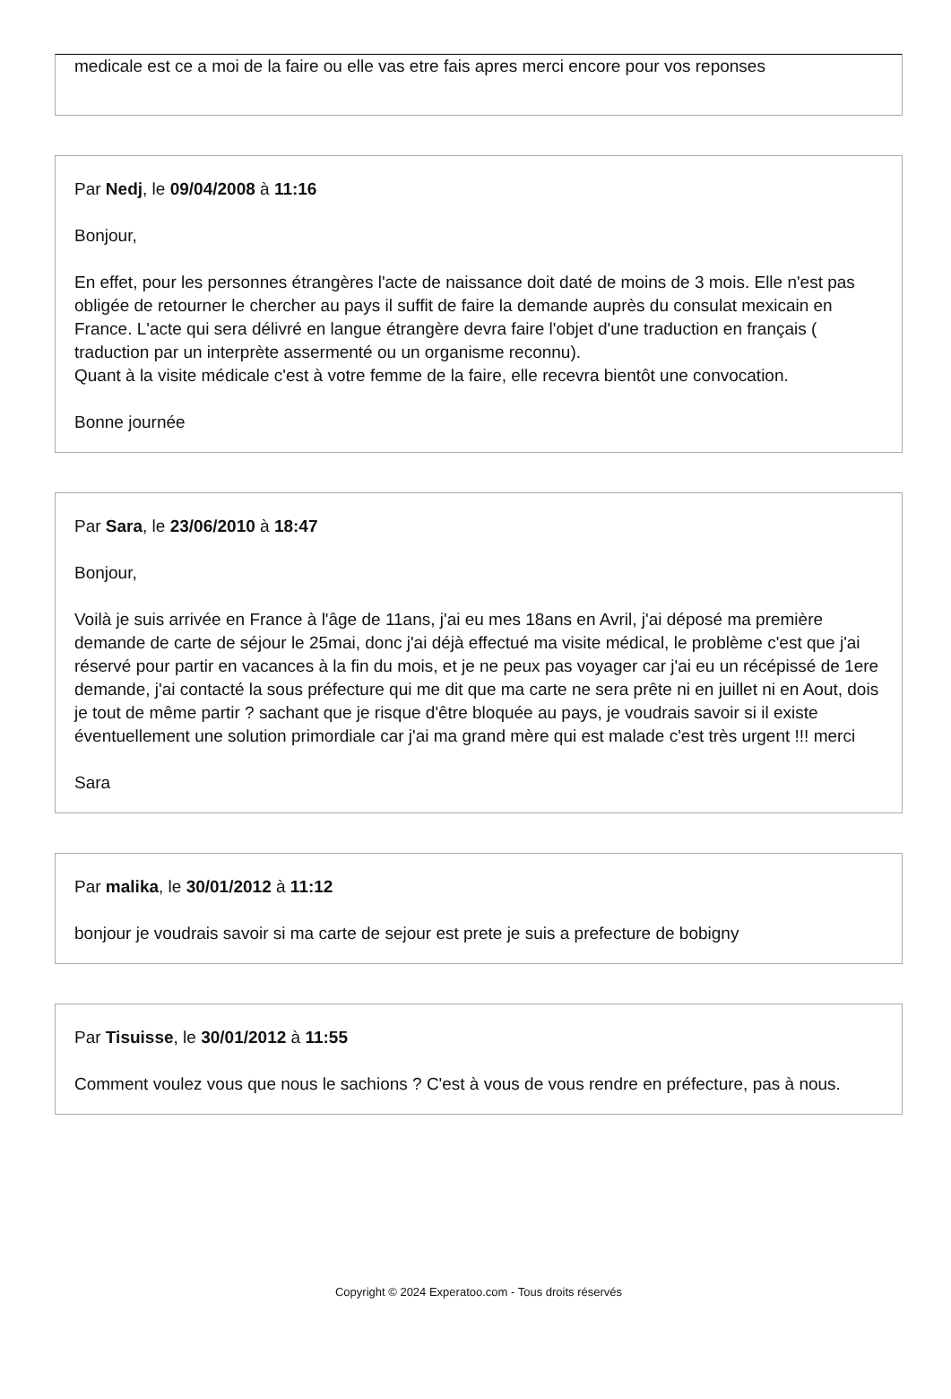medicale est ce a moi de la faire ou elle vas etre fais apres merci encore pour vos reponses
Par Nedj, le 09/04/2008 à 11:16
Bonjour,
En effet, pour les personnes étrangères l'acte de naissance doit daté de moins de 3 mois. Elle n'est pas obligée de retourner le chercher au pays il suffit de faire la demande auprès du consulat mexicain en France. L'acte qui sera délivré en langue étrangère devra faire l'objet d'une traduction en français ( traduction par un interprète assermenté ou un organisme reconnu).
Quant à la visite médicale c'est à votre femme de la faire, elle recevra bientôt une convocation.
Bonne journée
Par Sara, le 23/06/2010 à 18:47
Bonjour,
Voilà je suis arrivée en France à l'âge de 11ans, j'ai eu mes 18ans en Avril, j'ai déposé ma première demande de carte de séjour le 25mai, donc j'ai déjà effectué ma visite médical, le problème c'est que j'ai réservé pour partir en vacances à la fin du mois, et je ne peux pas voyager car j'ai eu un récépissé de 1ere demande, j'ai contacté la sous préfecture qui me dit que ma carte ne sera prête ni en juillet ni en Aout, dois je tout de même partir ? sachant que je risque d'être bloquée au pays, je voudrais savoir si il existe éventuellement une solution primordiale car j'ai ma grand mère qui est malade c'est très urgent !!! merci
Sara
Par malika, le 30/01/2012 à 11:12
bonjour je voudrais savoir si ma carte de sejour est prete je suis a prefecture de bobigny
Par Tisuisse, le 30/01/2012 à 11:55
Comment voulez vous que nous le sachions ? C'est à vous de vous rendre en préfecture, pas à nous.
Copyright © 2024 Experatoo.com - Tous droits réservés